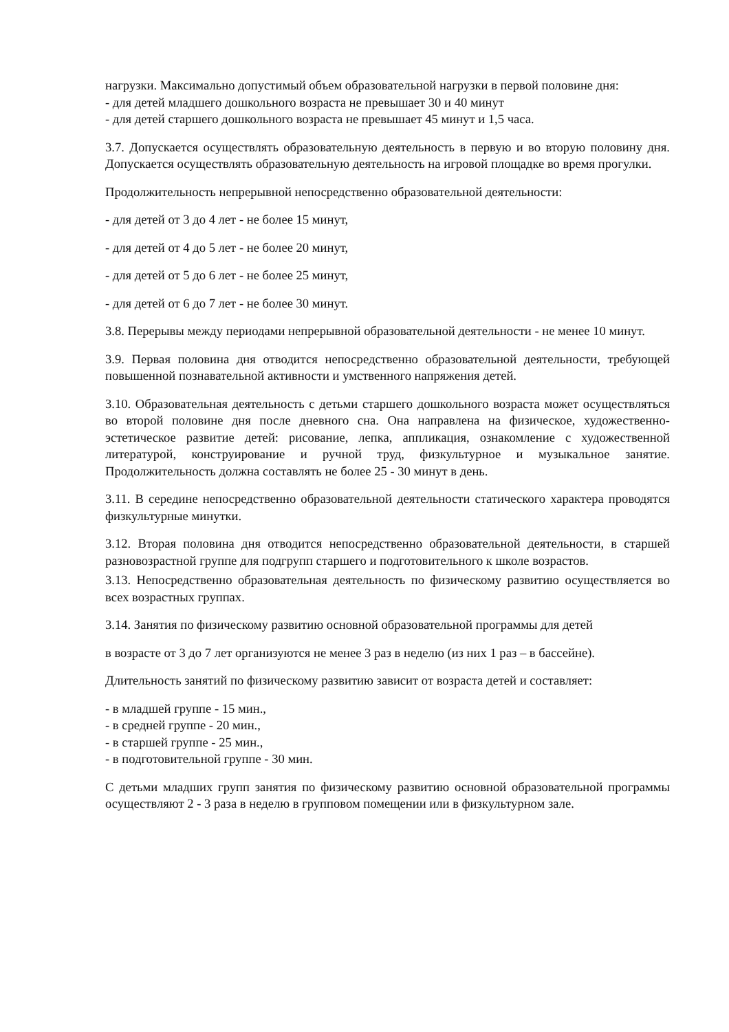нагрузки. Максимально допустимый объем образовательной нагрузки в первой половине дня:
- для детей младшего дошкольного возраста не превышает 30 и 40 минут
- для детей старшего дошкольного возраста не превышает 45 минут и 1,5 часа.
3.7. Допускается осуществлять образовательную деятельность в первую и во вторую половину дня. Допускается осуществлять образовательную деятельность на игровой площадке во время прогулки.
Продолжительность непрерывной непосредственно образовательной деятельности:
- для детей от 3 до 4 лет - не более 15 минут,
- для детей от 4 до 5 лет - не более 20 минут,
- для детей от 5 до 6 лет - не более 25 минут,
- для детей от 6 до 7 лет - не более 30 минут.
3.8. Перерывы между периодами непрерывной образовательной деятельности - не менее 10 минут.
3.9. Первая половина дня отводится непосредственно образовательной деятельности, требующей повышенной познавательной активности и умственного напряжения детей.
3.10. Образовательная деятельность с детьми старшего дошкольного возраста может осуществляться во второй половине дня после дневного сна. Она направлена на физическое, художественно-эстетическое развитие детей: рисование, лепка, аппликация, ознакомление с художественной литературой, конструирование и ручной труд, физкультурное и музыкальное занятие. Продолжительность должна составлять не более 25 - 30 минут в день.
3.11. В середине непосредственно образовательной деятельности статического характера проводятся физкультурные минутки.
3.12. Вторая половина дня отводится непосредственно образовательной деятельности, в старшей разновозрастной группе для подгрупп старшего и подготовительного к школе возрастов.
3.13. Непосредственно образовательная деятельность по физическому развитию осуществляется во всех возрастных группах.
3.14. Занятия по физическому развитию основной образовательной программы для детей
в возрасте от 3 до 7 лет организуются не менее 3 раз в неделю (из них 1 раз – в бассейне).
Длительность занятий по физическому развитию зависит от возраста детей и составляет:
- в младшей группе - 15 мин.,
- в средней группе - 20 мин.,
- в старшей группе - 25 мин.,
- в подготовительной группе - 30 мин.
С детьми младших групп занятия по физическому развитию основной образовательной программы осуществляют 2 - 3 раза в неделю в групповом помещении или в физкультурном зале.